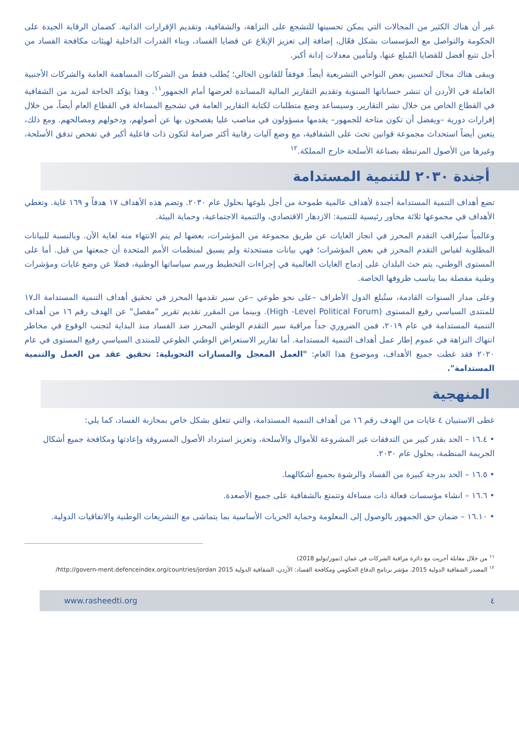غير أن هناك الكثير من المجالات التي يمكن تحسينها للتشجع على النزاهة، والشفافية، وتقديم الإقرارات الذاتية. كضمان الرقابة الجيدة على الحكومة والتواصل مع المؤسسات بشكل فعّال، إضافة إلى تعزيز الإبلاغ عن قضايا الفساد، وبناء القدرات الداخلية لهيئات مكافحة الفساد من أجل تتبع أفضل للقضايا المُبلغ عنها، ولتأمين معدلات إدانة أكبر.
ويبقى هناك مجال لتحسين بعض النواحي التشريعية أيضاً. فوفقاً للقانون الحالي؛ يُطلب فقط من الشركات المساهمة العامة والشركات الأجنبية العاملة في الأردن أن تنشر حساباتها السنوية وتقديم التقارير المالية المساندة لعرضها أمام الجمهور<sup>١١</sup>. وهذا يؤكد الحاجة لمزيد من الشفافية في القطاع الخاص من خلال نشر التقارير. وسيساعد وضع متطلبات لكتابة التقارير العامة في تشجيع المساءلة في القطاع العام أيضاً، من خلال إقرارات دورية –ويفضل أن تكون متاحة للجمهور– يقدمها مسؤولون في مناصب عليا يفصحون بها عن أصولهم، ودخولهم ومصالحهم. ومع ذلك، يتعين أيضاً استحداث مجموعة قوانين تحث على الشفافية، مع وضع آليات رقابية أكثر صرامة لتكون ذات فاعلية أكبر في تفحص تدفق الأسلحة، وغيرها من الأصول المرتبطة بصناعة الأسلحة خارج المملكة.<sup>١٢</sup>
أجندة ٢٠٣٠ للتنمية المستدامة
تضع أهداف التنمية المستدامة أجندة لأهداف عالمية طموحة من أجل بلوغها بحلول عام ٢٠٣٠. وتضم هذه الأهداف ١٧ هدفاً و ١٦٩ غاية. وتغطي الأهداف في مجموعها ثلاثة محاور رئيسية للتنمية: الازدهار الاقتصادي، والتنمية الاجتماعية، وحماية البيئة.
وعالمياً سيُراقب التقدم المحرز في انجاز الغايات عن طريق مجموعة من المؤشرات، بعضها لم يتم الانتهاء منه لغاية الآن. وبالنسبة للبيانات المطلوبة لقياس التقدم المحرز في بعض المؤشرات؛ فهي بيانات مستحدثة ولم يسبق لمنظمات الأمم المتحدة أن جمعتها من قبل. أما على المستوى الوطني، يتم حث البلدان على إدماج الغايات العالمية في إجراءات التخطيط ورسم سياساتها الوطنية، فضلا عن وضع غايات ومؤشرات وطنية مفصلة بما يناسب ظروفها الخاصة.
وعلى مدار السنوات القادمة، ستُبلغ الدول الأطراف –على نحو طوعي –عن سير تقدمها المحرز في تحقيق أهداف التنمية المستدامة الـ١٧ للمنتدى السياسي رفيع المستوى (High -Level Political Forum). وبينما من المقرر تقديم تقرير "مفصل" عن الهدف رقم ١٦ من أهداف التنمية المستدامة في عام ٢٠١٩، فمن الضروري جداً مراقبة سير التقدم الوطني المحرز ضد الفساد منذ البداية لتجنب الوقوع في مخاطر انتهاك النزاهة في عموم إطار عمل أهداف التنمية المستدامة. أما تقارير الاستعراض الوطني الطوعي للمنتدى السياسي رفيع المستوى في عام ٢٠٢٠ فقد غطت جميع الأهداف، وموضوع هذا العام: "العمل المعجل والمسارات التحويلية: تحقيق عقد من العمل والتنمية المستدامة".
المنهجية
غطى الاستبيان ٤ غايات من الهدف رقم ١٦ من أهداف التنمية المستدامة، والتي تتعلق بشكل خاص بمحاربة الفساد، كما يلي:
• ١٦.٤ – الحد بقدر كبير من التدفقات غير المشروعة للأموال والأسلحة، وتعزيز استرداد الأصول المسروقة وإعادتها ومكافحة جميع أشكال الجريمة المنظمة، بحلول عام ٢٠٣٠.
• ١٦.٥ – الحد بدرجة كبيرة من الفساد والرشوة بجميع أشكالهما.
• ١٦.٦ – انشاء مؤسسات فعالة ذات مساءلة وتتمتع بالشفافية على جميع الأصعدة.
• ١٦.١٠ – ضمان حق الجمهور بالوصول إلى المعلومة وحماية الحريات الأساسية بما يتماشى مع التشريعات الوطنية والاتفاقيات الدولية.
<sup>١١</sup> من خلال مقابلة أجريت مع دائرة مراقبة الشركات في عمان (تموز/يوليو 2018)
<sup>١٢</sup> المصدر الشفافية الدولية 2015. مؤشر برنامج الدفاع الحكومي ومكافحة الفساد: الأردن، الشفافية الدولية 2015 http://govern-ment.defenceindex.org/countries/jordan/
www.rasheedti.org ٤